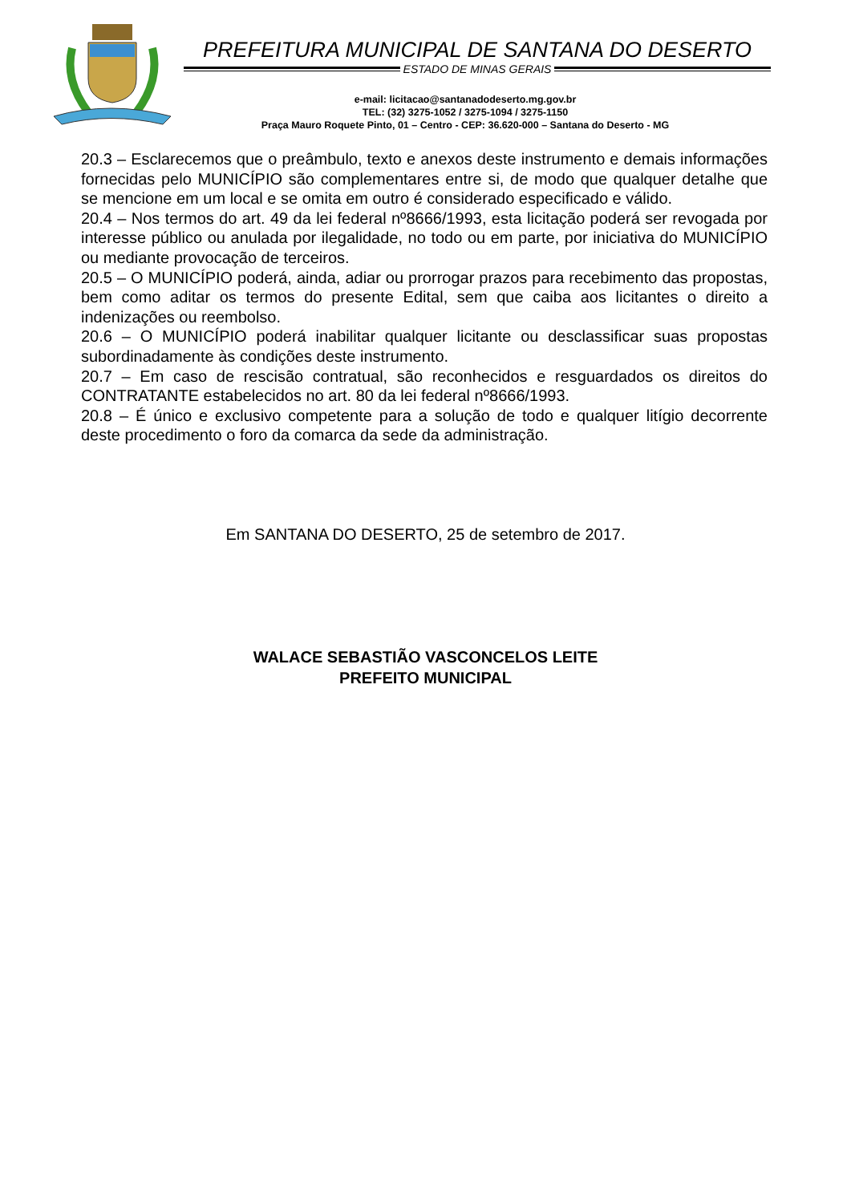PREFEITURA MUNICIPAL DE SANTANA DO DESERTO
ESTADO DE MINAS GERAIS
e-mail: licitacao@santanadodeserto.mg.gov.br
TEL: (32) 3275-1052 / 3275-1094 / 3275-1150
Praça Mauro Roquete Pinto, 01 – Centro - CEP: 36.620-000 – Santana do Deserto - MG
20.3 – Esclarecemos que o preâmbulo, texto e anexos deste instrumento e demais informações fornecidas pelo MUNICÍPIO são complementares entre si, de modo que qualquer detalhe que se mencione em um local e se omita em outro é considerado especificado e válido.
20.4 – Nos termos do art. 49 da lei federal nº8666/1993, esta licitação poderá ser revogada por interesse público ou anulada por ilegalidade, no todo ou em parte, por iniciativa do MUNICÍPIO ou mediante provocação de terceiros.
20.5 – O MUNICÍPIO poderá, ainda, adiar ou prorrogar prazos para recebimento das propostas, bem como aditar os termos do presente Edital, sem que caiba aos licitantes o direito a indenizações ou reembolso.
20.6 – O MUNICÍPIO poderá inabilitar qualquer licitante ou desclassificar suas propostas subordinadamente às condições deste instrumento.
20.7 – Em caso de rescisão contratual, são reconhecidos e resguardados os direitos do CONTRATANTE estabelecidos no art. 80 da lei federal nº8666/1993.
20.8 – É único e exclusivo competente para a solução de todo e qualquer litígio decorrente deste procedimento o foro da comarca da sede da administração.
Em SANTANA DO DESERTO, 25 de setembro de 2017.
WALACE SEBASTIÃO VASCONCELOS LEITE
PREFEITO MUNICIPAL